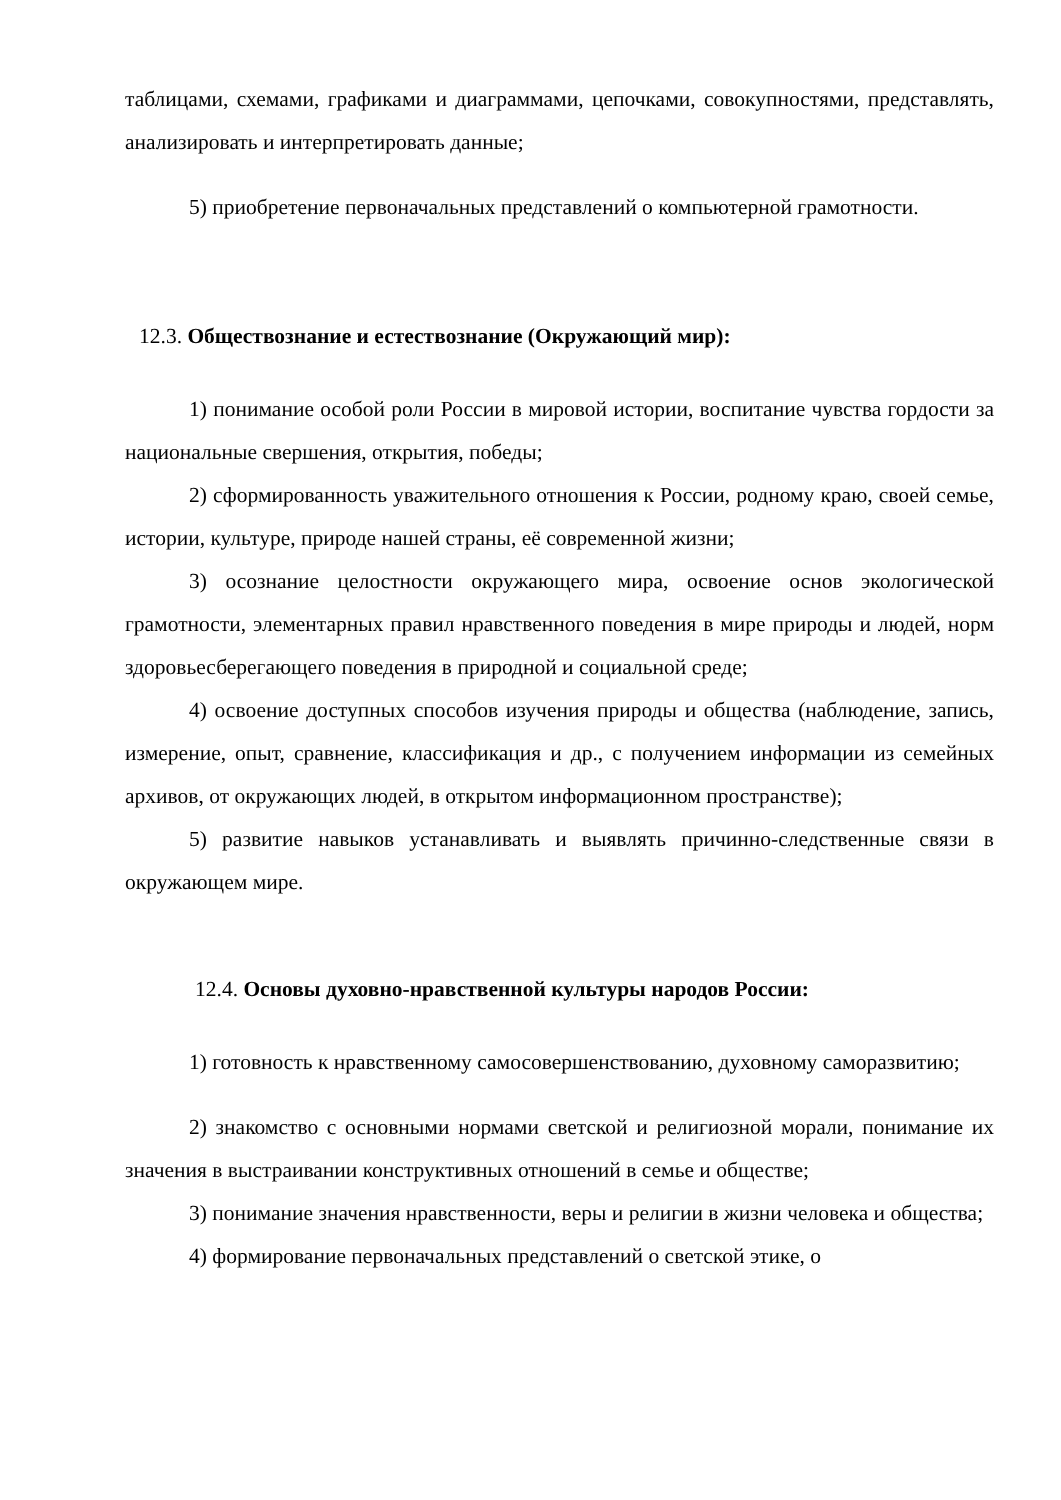таблицами, схемами, графиками и диаграммами, цепочками, совокупностями, представлять, анализировать и интерпретировать данные;
5) приобретение первоначальных представлений о компьютерной грамотности.
12.3. Обществознание и естествознание (Окружающий мир):
1) понимание особой роли России в мировой истории, воспитание чувства гордости за национальные свершения, открытия, победы;
2) сформированность уважительного отношения к России, родному краю, своей семье, истории, культуре, природе нашей страны, её современной жизни;
3) осознание целостности окружающего мира, освоение основ экологической грамотности, элементарных правил нравственного поведения в мире природы и людей, норм здоровьесберегающего поведения в природной и социальной среде;
4) освоение доступных способов изучения природы и общества (наблюдение, запись, измерение, опыт, сравнение, классификация и др., с получением информации из семейных архивов, от окружающих людей, в открытом информационном пространстве);
5) развитие навыков устанавливать и выявлять причинно-следственные связи в окружающем мире.
12.4. Основы духовно-нравственной культуры народов России:
1) готовность к нравственному самосовершенствованию, духовному саморазвитию;
2) знакомство с основными нормами светской и религиозной морали, понимание их значения в выстраивании конструктивных отношений в семье и обществе;
3) понимание значения нравственности, веры и религии в жизни человека и общества;
4) формирование первоначальных представлений о светской этике, о